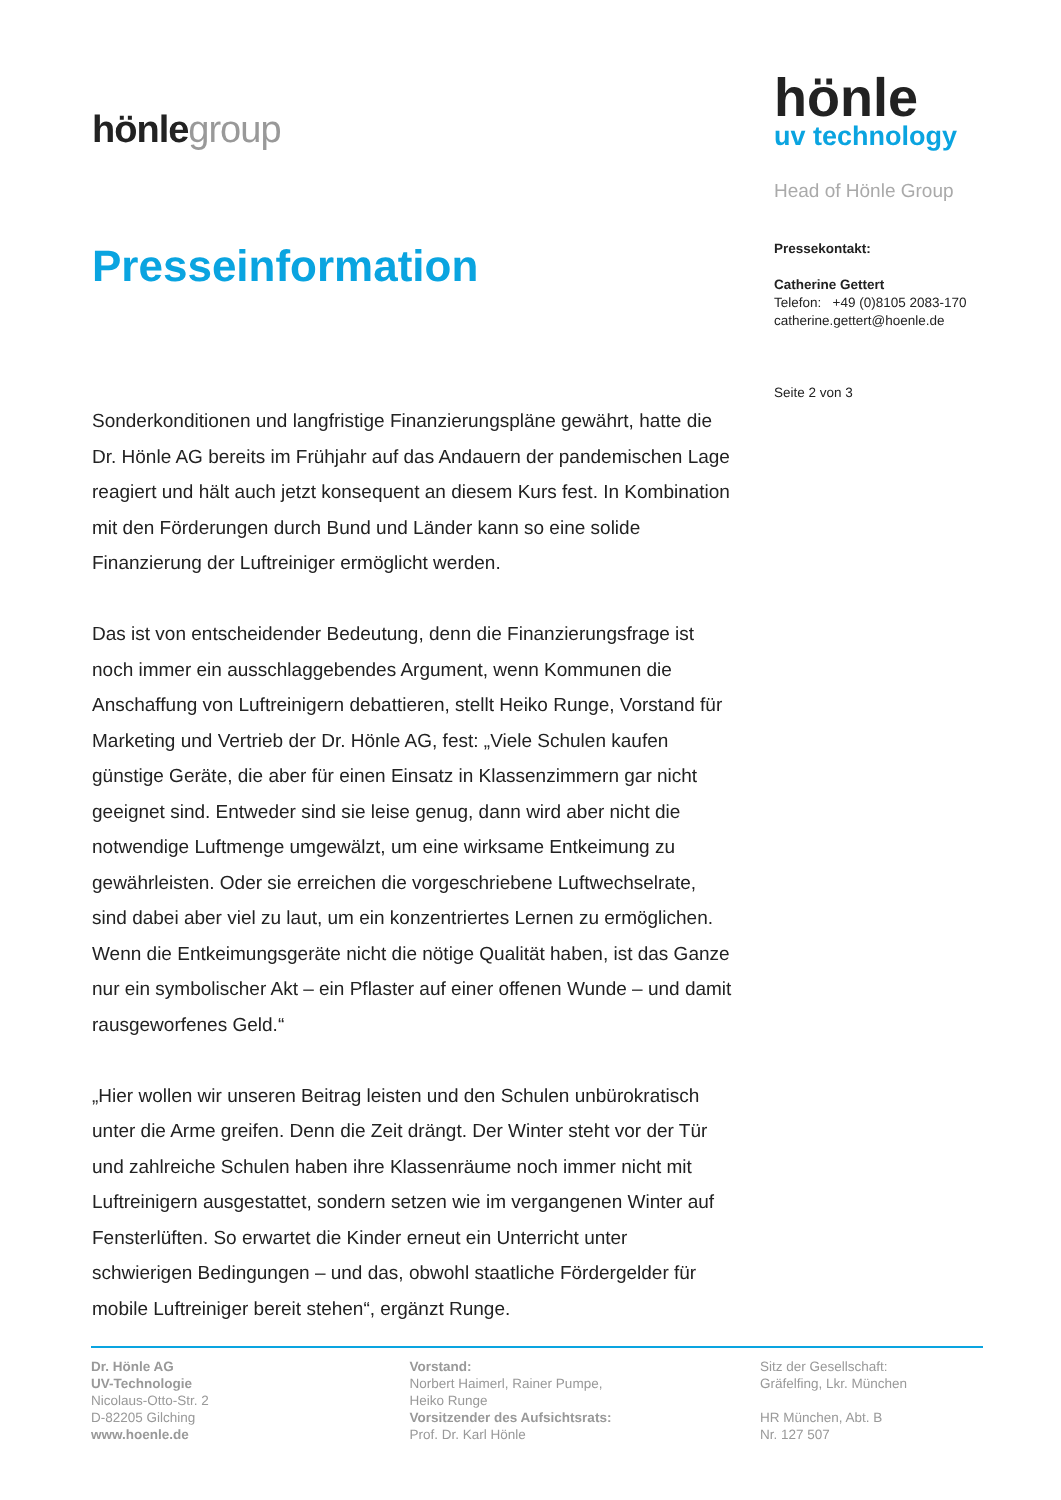hönlegroup
Presseinformation
Sonderkonditionen und langfristige Finanzierungspläne gewährt, hatte die Dr. Hönle AG bereits im Frühjahr auf das Andauern der pandemischen Lage reagiert und hält auch jetzt konsequent an diesem Kurs fest. In Kombination mit den Förderungen durch Bund und Länder kann so eine solide Finanzierung der Luftreiniger ermöglicht werden.
Das ist von entscheidender Bedeutung, denn die Finanzierungsfrage ist noch immer ein ausschlaggebendes Argument, wenn Kommunen die Anschaffung von Luftreinigern debattieren, stellt Heiko Runge, Vorstand für Marketing und Vertrieb der Dr. Hönle AG, fest: „Viele Schulen kaufen günstige Geräte, die aber für einen Einsatz in Klassenzimmern gar nicht geeignet sind. Entweder sind sie leise genug, dann wird aber nicht die notwendige Luftmenge umgewälzt, um eine wirksame Entkeimung zu gewährleisten. Oder sie erreichen die vorgeschriebene Luftwechselrate, sind dabei aber viel zu laut, um ein konzentriertes Lernen zu ermöglichen. Wenn die Entkeimungsgeräte nicht die nötige Qualität haben, ist das Ganze nur ein symbolischer Akt – ein Pflaster auf einer offenen Wunde – und damit rausgeworfenes Geld.“
„Hier wollen wir unseren Beitrag leisten und den Schulen unbürokratisch unter die Arme greifen. Denn die Zeit drängt. Der Winter steht vor der Tür und zahlreiche Schulen haben ihre Klassenräume noch immer nicht mit Luftreinigern ausgestattet, sondern setzen wie im vergangenen Winter auf Fensterlüften. So erwartet die Kinder erneut ein Unterricht unter schwierigen Bedingungen – und das, obwohl staatliche Fördergelder für mobile Luftreiniger bereit stehen“, ergänzt Runge.
hönle
uv technology
Head of Hönle Group
Pressekontakt:
Catherine Gettert
Telefon: +49 (0)8105 2083-170
catherine.gettert@hoenle.de
Seite 2 von 3
Dr. Hönle AG
UV-Technologie
Nicolaus-Otto-Str. 2
D-82205 Gilching
www.hoenle.de
Vorstand:
Norbert Haimerl, Rainer Pumpe,
Heiko Runge
Vorsitzender des Aufsichtsrats:
Prof. Dr. Karl Hönle
Sitz der Gesellschaft:
Gräfelfing, Lkr. München
HR München, Abt. B
Nr. 127 507